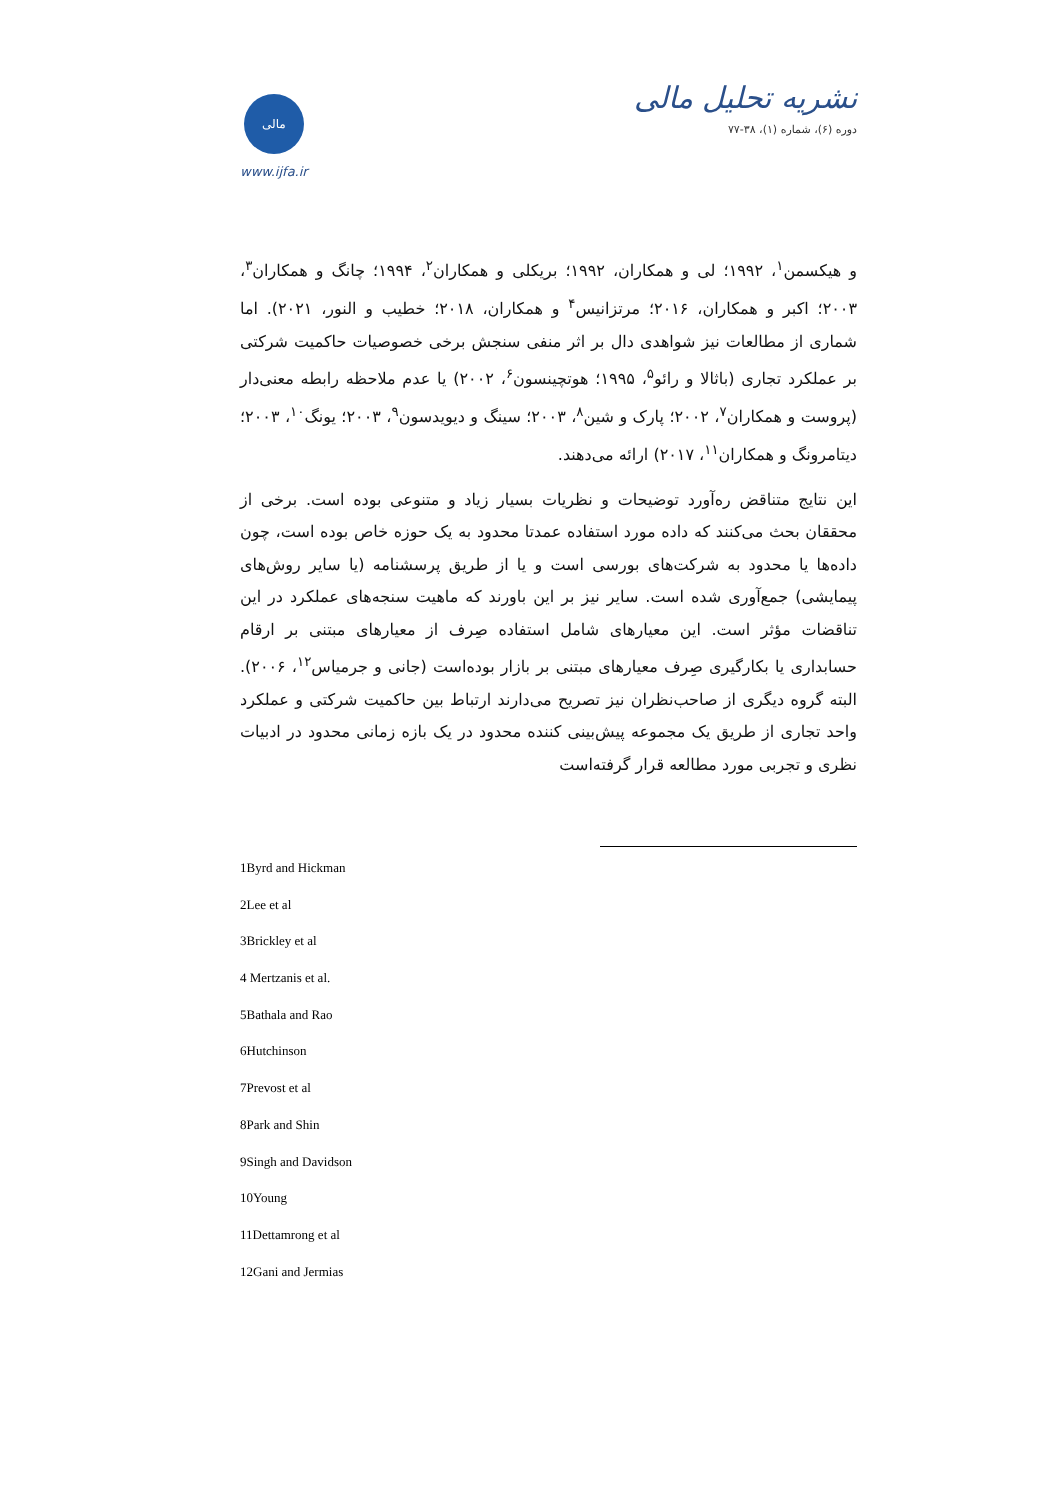مالی
www.ijfa.ir
نشریه تحلیل مالی
دوره (۶)، شماره (۱)، ۳۸-۷۷
و هیکسمن<sup>۱</sup>، ۱۹۹۲؛ لی و همکاران، ۱۹۹۲؛ بریکلی و همکاران<sup>۲</sup>، ۱۹۹۴؛ چانگ و همکاران<sup>۳</sup>، ۲۰۰۳؛ اکبر و همکاران، ۲۰۱۶؛ مرتزانیس<sup>۴</sup> و همکاران، ۲۰۱۸؛ خطیب و النور، ۲۰۲۱). اما شماری از مطالعات نیز شواهدی دال بر اثر منفی سنجش برخی خصوصیات حاکمیت شرکتی بر عملکرد تجاری (باثالا و رائو<sup>۵</sup>، ۱۹۹۵؛ هوتچینسون<sup>۶</sup>، ۲۰۰۲) یا عدم ملاحظه رابطه معنی‌دار (پروست و همکاران<sup>۷</sup>، ۲۰۰۲؛ پارک و شین<sup>۸</sup>، ۲۰۰۳؛ سینگ و دیویدسون<sup>۹</sup>، ۲۰۰۳؛ یونگ<sup>۱۰</sup>، ۲۰۰۳؛ دیتامرونگ و همکاران<sup>۱۱</sup>، ۲۰۱۷) ارائه می‌دهند.
این نتایج متناقض ره‌آورد توضیحات و نظریات بسیار زیاد و متنوعی بوده است. برخی از محققان بحث می‌کنند که داده مورد استفاده عمدتا محدود به یک حوزه خاص بوده است، چون داده‌ها یا محدود به شرکت‌های بورسی است و یا از طریق پرسشنامه (یا سایر روش‌های پیمایشی) جمع‌آوری شده است. سایر نیز بر این باورند که ماهیت سنجه‌های عملکرد در این تناقضات مؤثر است. این معیارهای شامل استفاده صِرف از معیارهای مبتنی بر ارقام حسابداری یا بکارگیری صِرف معیارهای مبتنی بر بازار بوده‌است (جانی و جرمیاس<sup>۱۲</sup>، ۲۰۰۶). البته گروه دیگری از صاحب‌نظران نیز تصریح می‌دارند ارتباط بین حاکمیت شرکتی و عملکرد واحد تجاری از طریق یک مجموعه پیش‌بینی کننده محدود در یک بازه زمانی محدود در ادبیات نظری و تجربی مورد مطالعه قرار گرفته‌است
1Byrd and Hickman
2Lee et al
3Brickley et al
4 Mertzanis et al.
5Bathala and Rao
6Hutchinson
7Prevost et al
8Park and Shin
9Singh and Davidson
10Young
11Dettamrong et al
12Gani and Jermias